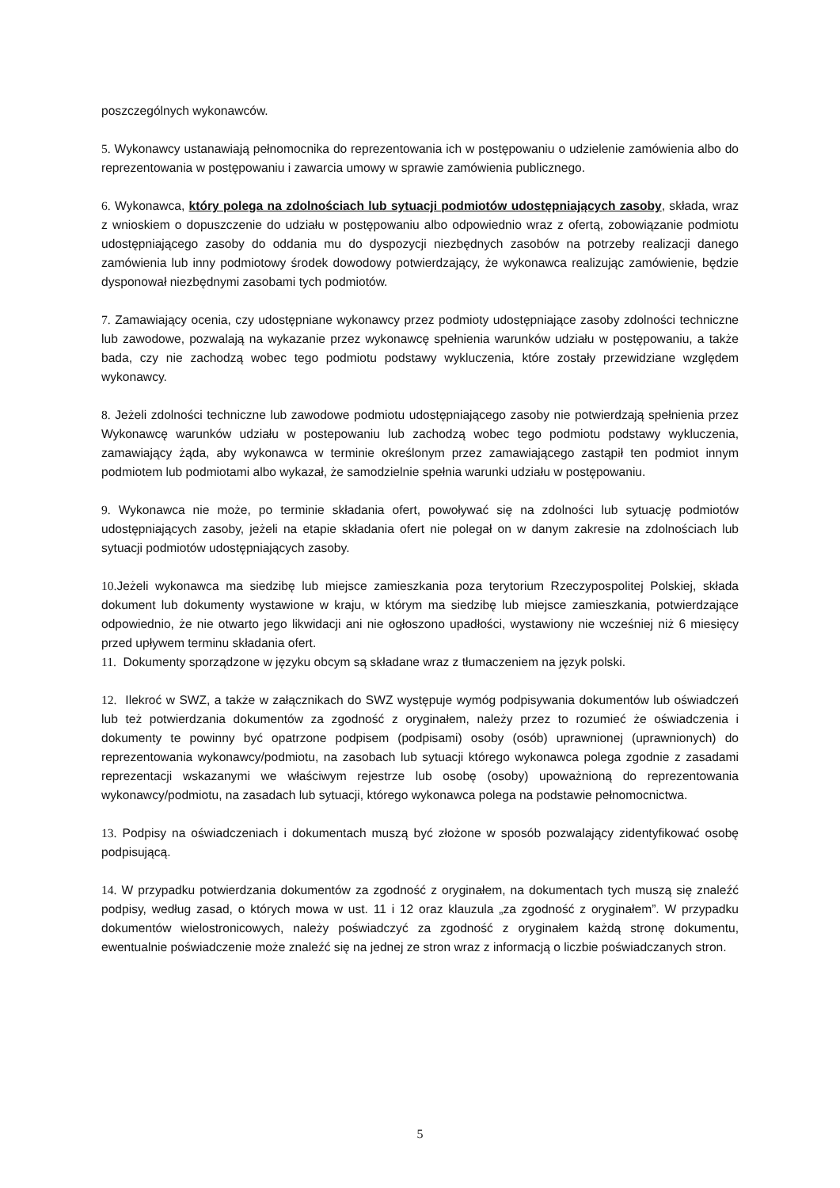poszczególnych wykonawców.
5. Wykonawcy ustanawiają pełnomocnika do reprezentowania ich w postępowaniu o udzielenie zamówienia albo do reprezentowania w postępowaniu i zawarcia umowy w sprawie zamówienia publicznego.
6. Wykonawca, który polega na zdolnościach lub sytuacji podmiotów udostępniających zasoby, składa, wraz z wnioskiem o dopuszczenie do udziału w postępowaniu albo odpowiednio wraz z ofertą, zobowiązanie podmiotu udostępniającego zasoby do oddania mu do dyspozycji niezbędnych zasobów na potrzeby realizacji danego zamówienia lub inny podmiotowy środek dowodowy potwierdzający, że wykonawca realizując zamówienie, będzie dysponował niezbędnymi zasobami tych podmiotów.
7. Zamawiający ocenia, czy udostępniane wykonawcy przez podmioty udostępniające zasoby zdolności techniczne lub zawodowe, pozwalają na wykazanie przez wykonawcę spełnienia warunków udziału w postępowaniu, a także bada, czy nie zachodzą wobec tego podmiotu podstawy wykluczenia, które zostały przewidziane względem wykonawcy.
8. Jeżeli zdolności techniczne lub zawodowe podmiotu udostępniającego zasoby nie potwierdzają spełnienia przez Wykonawcę warunków udziału w postepowaniu lub zachodzą wobec tego podmiotu podstawy wykluczenia, zamawiający żąda, aby wykonawca w terminie określonym przez zamawiającego zastąpił ten podmiot innym podmiotem lub podmiotami albo wykazał, że samodzielnie spełnia warunki udziału w postępowaniu.
9. Wykonawca nie może, po terminie składania ofert, powoływać się na zdolności lub sytuację podmiotów udostępniających zasoby, jeżeli na etapie składania ofert nie polegał on w danym zakresie na zdolnościach lub sytuacji podmiotów udostępniających zasoby.
10. Jeżeli wykonawca ma siedzibę lub miejsce zamieszkania poza terytorium Rzeczypospolitej Polskiej, składa dokument lub dokumenty wystawione w kraju, w którym ma siedzibę lub miejsce zamieszkania, potwierdzające odpowiednio, że nie otwarto jego likwidacji ani nie ogłoszono upadłości, wystawiony nie wcześniej niż 6 miesięcy przed upływem terminu składania ofert.
11. Dokumenty sporządzone w języku obcym są składane wraz z tłumaczeniem na język polski.
12. Ilekroć w SWZ, a także w załącznikach do SWZ występuje wymóg podpisywania dokumentów lub oświadczeń lub też potwierdzania dokumentów za zgodność z oryginałem, należy przez to rozumieć że oświadczenia i dokumenty te powinny być opatrzone podpisem (podpisami) osoby (osób) uprawnionej (uprawnionych) do reprezentowania wykonawcy/podmiotu, na zasobach lub sytuacji którego wykonawca polega zgodnie z zasadami reprezentacji wskazanymi we właściwym rejestrze lub osobę (osoby) upoważnioną do reprezentowania wykonawcy/podmiotu, na zasadach lub sytuacji, którego wykonawca polega na podstawie pełnomocnictwa.
13. Podpisy na oświadczeniach i dokumentach muszą być złożone w sposób pozwalający zidentyfikować osobę podpisującą.
14. W przypadku potwierdzania dokumentów za zgodność z oryginałem, na dokumentach tych muszą się znaleźć podpisy, według zasad, o których mowa w ust. 11 i 12 oraz klauzula „za zgodność z oryginałem”. W przypadku dokumentów wielostronicowych, należy poświadczyć za zgodność z oryginałem każdą stronę dokumentu, ewentualnie poświadczenie może znaleźć się na jednej ze stron wraz z informacją o liczbie poświadczanych stron.
5